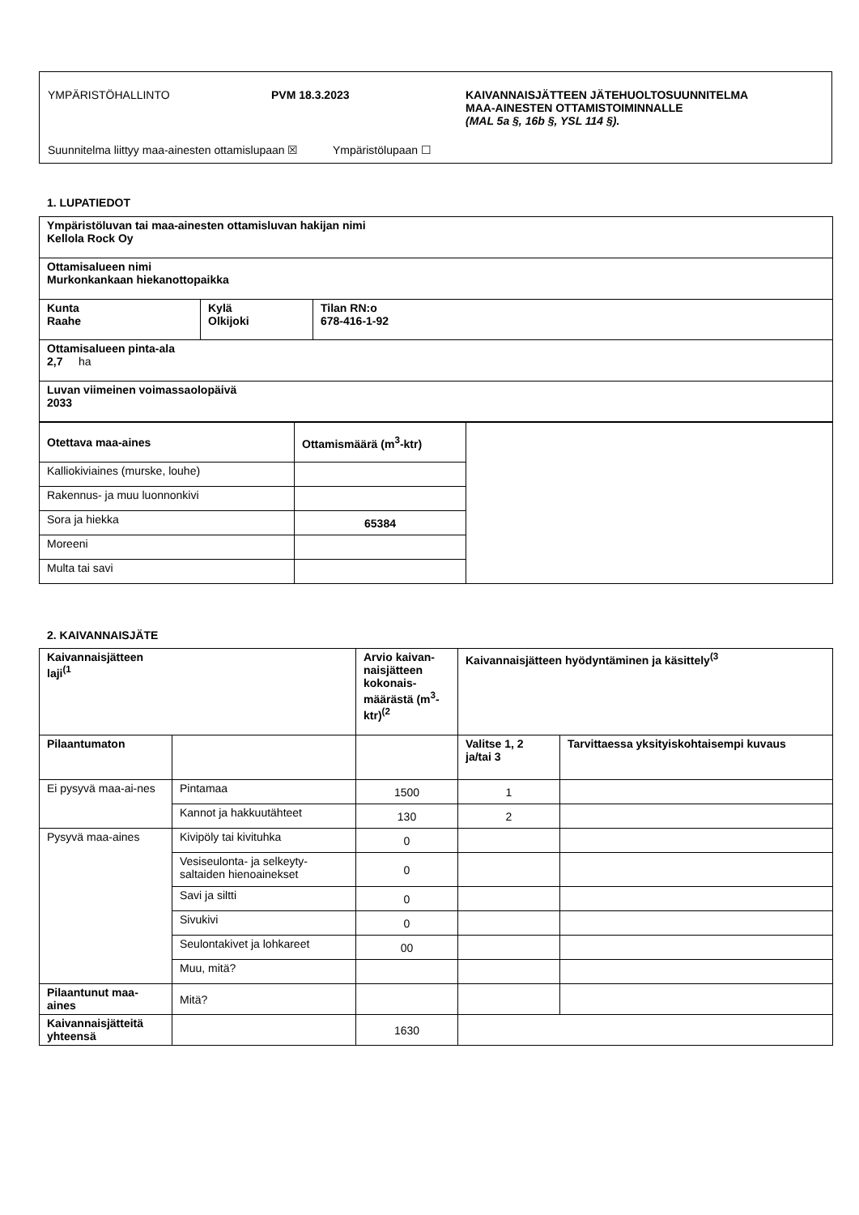YMPÄRISTÖHALLINTO PVM 18.3.2023 KAIVANNAISJÄTTEEN JÄTEHUOLTOSUUNNITELMA
MAA-AINESTEN OTTAMISTOIMINNALLE
(MAL 5a §, 16b §, YSL 114 §).
Suunnitelma liittyy maa-ainesten ottamislupaan ☒ Ympäristölupaan ☐
1. LUPATIEDOT
| Ympäristöluvan tai maa-ainesten ottamisluvan hakijan nimi Kellola Rock Oy | | |
| --- | --- | --- |
| Ottamisalueen nimi Murkonkankaan hiekanottopaikka | | |
| Kunta Raahe | Kylä Olkijoki | Tilan RN:o 678-416-1-92 |
| Ottamisalueen pinta-ala 2,7 ha | | |
| Luvan viimeinen voimassaolopäivä 2033 | | |
| Otettava maa-aines | Ottamismäärä (m<sup>3</sup>-ktr) | |
| Kalliokiviaines (murske, louhe) | | |
| Rakennus- ja muu luonnonkivi | | |
| Sora ja hiekka | 65384 | |
| Moreeni | | |
| Multa tai savi | | |
2. KAIVANNAISJÄTE
| Kaivannaisjätteen laji<sup>(1</sup> | | Arvio kaivan-naisjätteen kokonais-määrästä (m<sup>3</sup>-ktr)<sup>(2</sup> | Kaivannaisjätteen hyödyntäminen ja käsittely<sup>(3</sup> | |
| --- | --- | --- | --- | --- |
| Pilaantumaton | | | Valitse 1, 2 ja/tai 3 | Tarvittaessa yksityiskohtaisempi kuvaus |
| Ei pysyvä maa-ai-nes | Pintamaa | 1500 | 1 | |
| | Kannot ja hakkuutähteet | 130 | 2 | |
| Pysyvä maa-aines | Kivipöly tai kivituhka | 0 | | |
| | Vesiseulonta- ja selkeyty-saltaiden hienoainekset | 0 | | |
| | Savi ja siltti | 0 | | |
| | Sivukivi | 0 | | |
| | Seulontakivet ja lohkareet | 00 | | |
| | Muu, mitä? | | | |
| Pilaantunut maa-aines | Mitä? | | | |
| Kaivannaisjätteitä yhteensä | | 1630 | | |